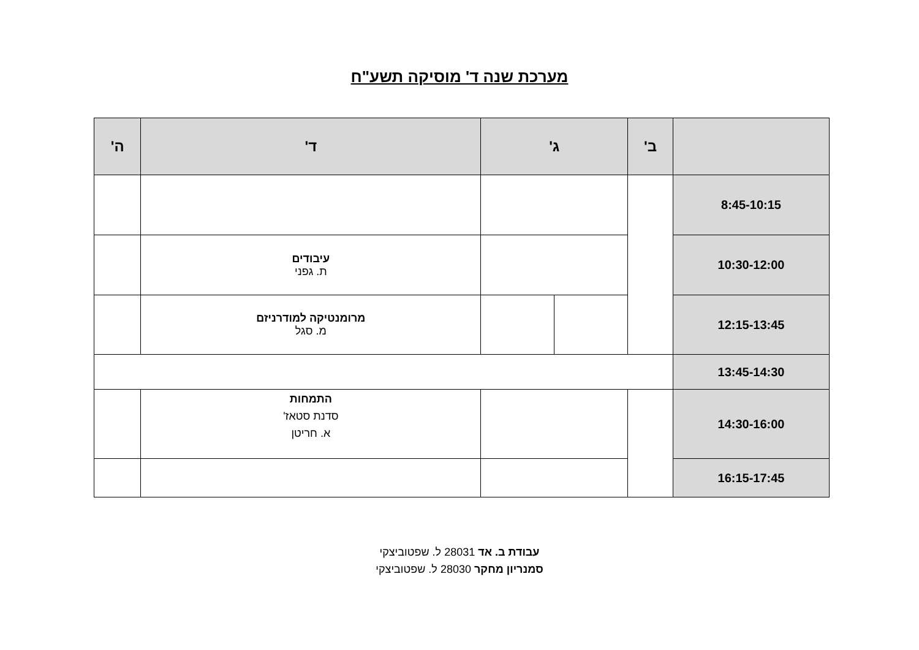מערכת שנה ד' מוסיקה תשע"ח
| | ב' | ג' | | ד' | ה' |
| --- | --- | --- | --- | --- | --- |
| 8:45-10:15 | | | | | |
| 10:30-12:00 | | | | עיבודים ת. גפני | |
| 12:15-13:45 | | | | מרומנטיקה למודרניזם מ. סגל | |
| 13:45-14:30 | | | | | |
| 14:30-16:00 | | | | התמחות סדנת סטאז' א. חריטן | |
| 16:15-17:45 | | | | | |
עבודת ב. אד 28031 ל. שפטוביצקי
סמנריון מחקר 28030 ל. שפטוביצקי